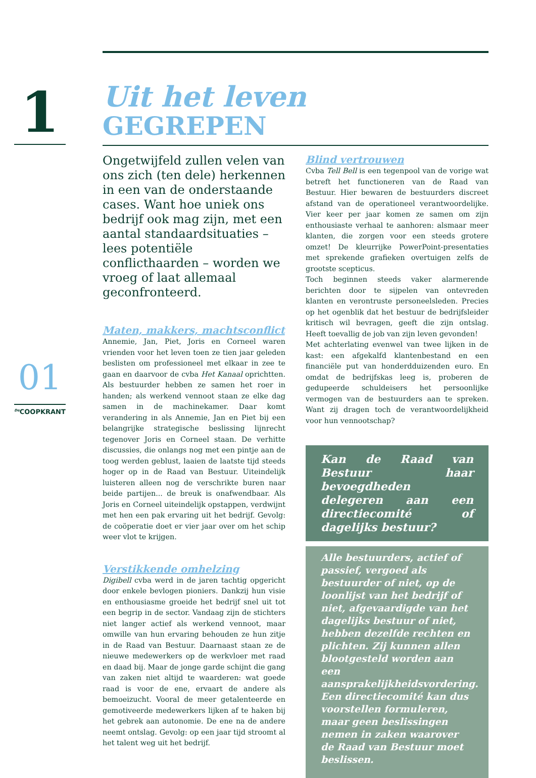1
01
<sup>De</sup>COOPKRANT
Uit het leven
GEGREPEN
Ongetwijfeld zullen velen van ons zich (ten dele) herkennen in een van de onderstaande cases. Want hoe uniek ons bedrijf ook mag zijn, met een aantal standaardsituaties – lees potentiële conflicthaarden – worden we vroeg of laat allemaal geconfronteerd.
Maten, makkers, machtsconflict
Annemie, Jan, Piet, Joris en Corneel waren vrienden voor het leven toen ze tien jaar geleden beslisten om professioneel met elkaar in zee te gaan en daarvoor de cvba Het Kanaal oprichtten. Als bestuurder hebben ze samen het roer in handen; als werkend vennoot staan ze elke dag samen in de machinekamer. Daar komt verandering in als Annemie, Jan en Piet bij een belangrijke strategische beslissing lijnrecht tegenover Joris en Corneel staan. De verhitte discussies, die onlangs nog met een pintje aan de toog werden geblust, laaien de laatste tijd steeds hoger op in de Raad van Bestuur. Uiteindelijk luisteren alleen nog de verschrikte buren naar beide partijen... de breuk is onafwendbaar. Als Joris en Corneel uiteindelijk opstappen, verdwijnt met hen een pak ervaring uit het bedrijf. Gevolg: de coöperatie doet er vier jaar over om het schip weer vlot te krijgen.
Verstikkende omhelzing
Digibell cvba werd in de jaren tachtig opgericht door enkele bevlogen pioniers. Dankzij hun visie en enthousiasme groeide het bedrijf snel uit tot een begrip in de sector. Vandaag zijn de stichters niet langer actief als werkend vennoot, maar omwille van hun ervaring behouden ze hun zitje in de Raad van Bestuur. Daarnaast staan ze de nieuwe medewerkers op de werkvloer met raad en daad bij. Maar de jonge garde schijnt die gang van zaken niet altijd te waarderen: wat goede raad is voor de ene, ervaart de andere als bemoeizucht. Vooral de meer getalenteerde en gemotiveerde medewerkers lijken af te haken bij het gebrek aan autonomie. De ene na de andere neemt ontslag. Gevolg: op een jaar tijd stroomt al het talent weg uit het bedrijf.
Blind vertrouwen
Cvba Tell Bell is een tegenpool van de vorige wat betreft het functioneren van de Raad van Bestuur. Hier bewaren de bestuurders discreet afstand van de operationeel verantwoordelijke. Vier keer per jaar komen ze samen om zijn enthousiaste verhaal te aanhoren: alsmaar meer klanten, die zorgen voor een steeds grotere omzet! De kleurrijke PowerPoint-presentaties met sprekende grafieken overtuigen zelfs de grootste scepticus.
Toch beginnen steeds vaker alarmerende berichten door te sijpelen van ontevreden klanten en verontruste personeelsleden. Precies op het ogenblik dat het bestuur de bedrijfsleider kritisch wil bevragen, geeft die zijn ontslag. Heeft toevallig de job van zijn leven gevonden!
Met achterlating evenwel van twee lijken in de kast: een afgekalfd klantenbestand en een financiële put van honderdduizenden euro. En omdat de bedrijfskas leeg is, proberen de gedupeerde schuldeisers het persoonlijke vermogen van de bestuurders aan te spreken. Want zij dragen toch de verantwoordelijkheid voor hun vennootschap?
Kan de Raad van Bestuur haar bevoegdheden delegeren aan een directiecomité of dagelijks bestuur?
Alle bestuurders, actief of passief, vergoed als bestuurder of niet, op de loonlijst van het bedrijf of niet, afgevaardigde van het dagelijks bestuur of niet, hebben dezelfde rechten en plichten. Zij kunnen allen blootgesteld worden aan een aansprakelijkheidsvordering. Een directiecomité kan dus voorstellen formuleren, maar geen beslissingen nemen in zaken waarover de Raad van Bestuur moet beslissen.